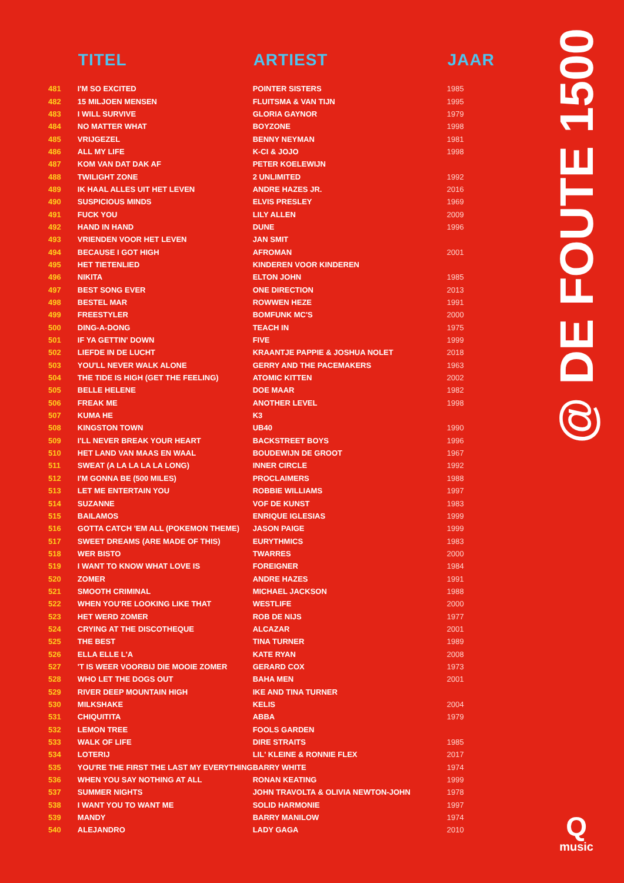| | TITEL | ARTIEST | JAAR |
| --- | --- | --- | --- |
| 481 | I'M SO EXCITED | POINTER SISTERS | 1985 |
| 482 | 15 MILJOEN MENSEN | FLUITSMA & VAN TIJN | 1995 |
| 483 | I WILL SURVIVE | GLORIA GAYNOR | 1979 |
| 484 | NO MATTER WHAT | BOYZONE | 1998 |
| 485 | VRIJGEZEL | BENNY NEYMAN | 1981 |
| 486 | ALL MY LIFE | K-CI & JOJO | 1998 |
| 487 | KOM VAN DAT DAK AF | PETER KOELEWIJN | |
| 488 | TWILIGHT ZONE | 2 UNLIMITED | 1992 |
| 489 | IK HAAL ALLES UIT HET LEVEN | ANDRE HAZES JR. | 2016 |
| 490 | SUSPICIOUS MINDS | ELVIS PRESLEY | 1969 |
| 491 | FUCK YOU | LILY ALLEN | 2009 |
| 492 | HAND IN HAND | DUNE | 1996 |
| 493 | VRIENDEN VOOR HET LEVEN | JAN SMIT | |
| 494 | BECAUSE I GOT HIGH | AFROMAN | 2001 |
| 495 | HET TIETENLIED | KINDEREN VOOR KINDEREN | |
| 496 | NIKITA | ELTON JOHN | 1985 |
| 497 | BEST SONG EVER | ONE DIRECTION | 2013 |
| 498 | BESTEL MAR | ROWWEN HEZE | 1991 |
| 499 | FREESTYLER | BOMFUNK MC'S | 2000 |
| 500 | DING-A-DONG | TEACH IN | 1975 |
| 501 | IF YA GETTIN' DOWN | FIVE | 1999 |
| 502 | LIEFDE IN DE LUCHT | KRAANTJE PAPPIE & JOSHUA NOLET | 2018 |
| 503 | YOU'LL NEVER WALK ALONE | GERRY AND THE PACEMAKERS | 1963 |
| 504 | THE TIDE IS HIGH (GET THE FEELING) | ATOMIC KITTEN | 2002 |
| 505 | BELLE HELENE | DOE MAAR | 1982 |
| 506 | FREAK ME | ANOTHER LEVEL | 1998 |
| 507 | KUMA HE | K3 | |
| 508 | KINGSTON TOWN | UB40 | 1990 |
| 509 | I'LL NEVER BREAK YOUR HEART | BACKSTREET BOYS | 1996 |
| 510 | HET LAND VAN MAAS EN WAAL | BOUDEWIJN DE GROOT | 1967 |
| 511 | SWEAT (A LA LA LA LA LONG) | INNER CIRCLE | 1992 |
| 512 | I'M GONNA BE (500 MILES) | PROCLAIMERS | 1988 |
| 513 | LET ME ENTERTAIN YOU | ROBBIE WILLIAMS | 1997 |
| 514 | SUZANNE | VOF DE KUNST | 1983 |
| 515 | BAILAMOS | ENRIQUE IGLESIAS | 1999 |
| 516 | GOTTA CATCH 'EM ALL (POKEMON THEME) | JASON PAIGE | 1999 |
| 517 | SWEET DREAMS (ARE MADE OF THIS) | EURYTHMICS | 1983 |
| 518 | WER BISTO | TWARRES | 2000 |
| 519 | I WANT TO KNOW WHAT LOVE IS | FOREIGNER | 1984 |
| 520 | ZOMER | ANDRE HAZES | 1991 |
| 521 | SMOOTH CRIMINAL | MICHAEL JACKSON | 1988 |
| 522 | WHEN YOU'RE LOOKING LIKE THAT | WESTLIFE | 2000 |
| 523 | HET WERD ZOMER | ROB DE NIJS | 1977 |
| 524 | CRYING AT THE DISCOTHEQUE | ALCAZAR | 2001 |
| 525 | THE BEST | TINA TURNER | 1989 |
| 526 | ELLA ELLE L'A | KATE RYAN | 2008 |
| 527 | 'T IS WEER VOORBIJ DIE MOOIE ZOMER | GERARD COX | 1973 |
| 528 | WHO LET THE DOGS OUT | BAHA MEN | 2001 |
| 529 | RIVER DEEP MOUNTAIN HIGH | IKE AND TINA TURNER | |
| 530 | MILKSHAKE | KELIS | 2004 |
| 531 | CHIQUITITA | ABBA | 1979 |
| 532 | LEMON TREE | FOOLS GARDEN | |
| 533 | WALK OF LIFE | DIRE STRAITS | 1985 |
| 534 | LOTERIJ | LIL' KLEINE & RONNIE FLEX | 2017 |
| 535 | YOU'RE THE FIRST THE LAST MY EVERYTHING | BARRY WHITE | 1974 |
| 536 | WHEN YOU SAY NOTHING AT ALL | RONAN KEATING | 1999 |
| 537 | SUMMER NIGHTS | JOHN TRAVOLTA & OLIVIA NEWTON-JOHN | 1978 |
| 538 | I WANT YOU TO WANT ME | SOLID HARMONIE | 1997 |
| 539 | MANDY | BARRY MANILOW | 1974 |
| 540 | ALEJANDRO | LADY GAGA | 2010 |
@ DE FOUTE 1500
Q
music